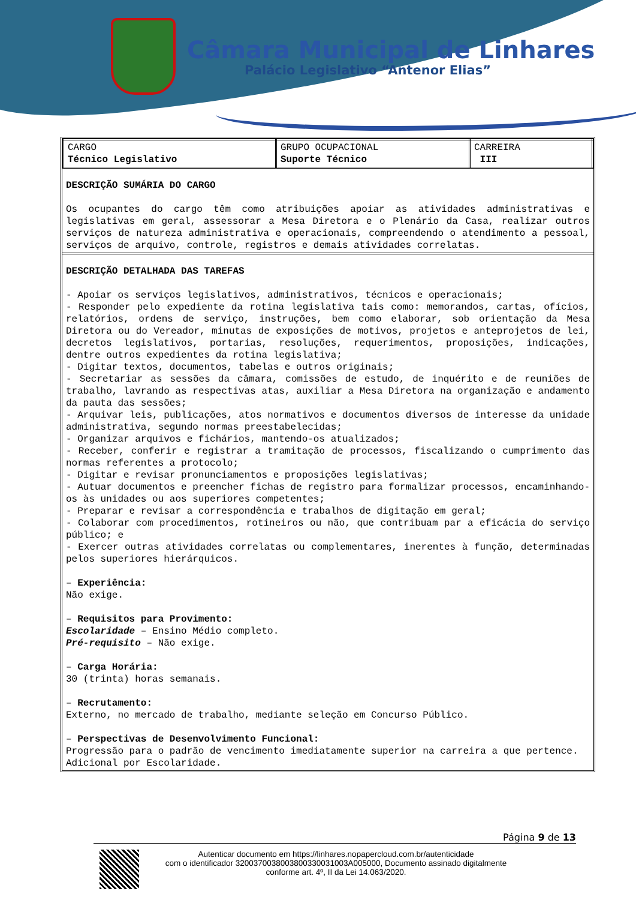Câmara Municipal de Linhares
Palácio Legislativo “Antenor Elias”
| CARGO Técnico Legislativo | GRUPO OCUPACIONAL Suporte Técnico | CARREIRA III |
DESCRIÇÃO SUMÁRIA DO CARGO
Os ocupantes do cargo têm como atribuições apoiar as atividades administrativas e legislativas em geral, assessorar a Mesa Diretora e o Plenário da Casa, realizar outros serviços de natureza administrativa e operacionais, compreendendo o atendimento a pessoal, serviços de arquivo, controle, registros e demais atividades correlatas.
DESCRIÇÃO DETALHADA DAS TAREFAS
- Apoiar os serviços legislativos, administrativos, técnicos e operacionais;
- Responder pelo expediente da rotina legislativa tais como: memorandos, cartas, ofícios, relatórios, ordens de serviço, instruções, bem como elaborar, sob orientação da Mesa Diretora ou do Vereador, minutas de exposições de motivos, projetos e anteprojetos de lei, decretos legislativos, portarias, resoluções, requerimentos, proposições, indicações, dentre outros expedientes da rotina legislativa;
- Digitar textos, documentos, tabelas e outros originais;
- Secretariar as sessões da câmara, comissões de estudo, de inquérito e de reuniões de trabalho, lavrando as respectivas atas, auxiliar a Mesa Diretora na organização e andamento da pauta das sessões;
- Arquivar leis, publicações, atos normativos e documentos diversos de interesse da unidade administrativa, segundo normas preestabelecidas;
- Organizar arquivos e fichários, mantendo-os atualizados;
- Receber, conferir e registrar a tramitação de processos, fiscalizando o cumprimento das normas referentes a protocolo;
- Digitar e revisar pronunciamentos e proposições legislativas;
- Autuar documentos e preencher fichas de registro para formalizar processos, encaminhando-os às unidades ou aos superiores competentes;
- Preparar e revisar a correspondência e trabalhos de digitação em geral;
- Colaborar com procedimentos, rotineiros ou não, que contribuam par a eficácia do serviço público; e
- Exercer outras atividades correlatas ou complementares, inerentes à função, determinadas pelos superiores hierárquicos.
– Experiência:
Não exige.
– Requisitos para Provimento:
Escolaridade – Ensino Médio completo.
Pré-requisito – Não exige.
– Carga Horária:
30 (trinta) horas semanais.
– Recrutamento:
Externo, no mercado de trabalho, mediante seleção em Concurso Público.
– Perspectivas de Desenvolvimento Funcional:
Progressão para o padrão de vencimento imediatamente superior na carreira a que pertence.
Adicional por Escolaridade.
Página 9 de 13
Autenticar documento em https://linhares.nopapercloud.com.br/autenticidade
com o identificador 320037003800380033003100​3A005000, Documento assinado digitalmente
conforme art. 4º, II da Lei 14.063/2020.